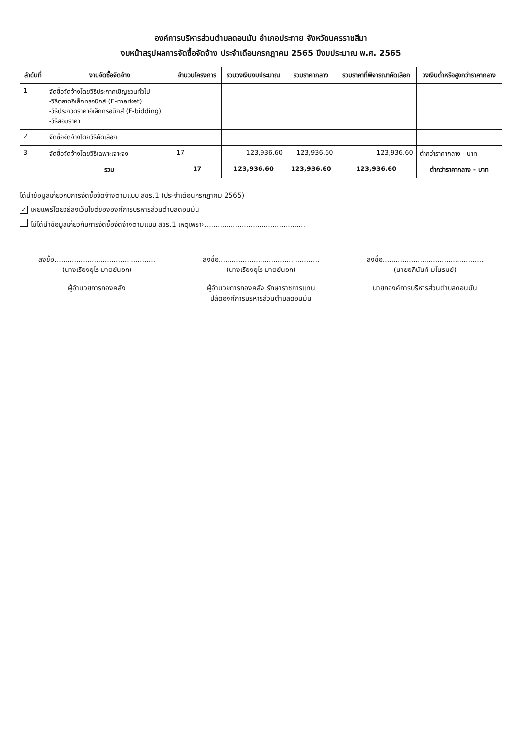องค์การบริหารส่วนตำบลดอนมัน อำเภอประทาย จังหวัดนครราชสีมา
งบหน้าสรุปผลการจัดซื้อจัดจ้าง ประจำเดือนกรกฎาคม 2565 ปีงบประมาณ พ.ศ. 2565
| ลำดับที่ | งานจัดซื้อจัดจ้าง | จำนวนโครงการ | รวมวงเงินงบประมาณ | รวมราคากลาง | รวมราคาที่พิจารณาคัดเลือก | วงเงินต่ำหรือสูงกว่าราคากลาง |
| --- | --- | --- | --- | --- | --- | --- |
| 1 | จัดซื้อจัดจ้างโดยวิธีประกาศเชิญชวนทั่วไป -วิธีตลาดอิเล็กทรอนิกส์ (E-market) -วิธีประกวดราคาอิเล็กทรอนิกส์ (E-bidding) -วิธีสอบราคา | | | | | |
| 2 | จัดซื้อจัดจ้างโดยวิธีคัดเลือก | | | | | |
| 3 | จัดซื้อจัดจ้างโดยวิธีเฉพาะเจาะจง | 17 | 123,936.60 | 123,936.60 | 123,936.60 | ต่ำกว่าราคากลาง - บาท |
| | รวม | 17 | 123,936.60 | 123,936.60 | 123,936.60 | ต่ำกว่าราคากลาง - บาท |
ได้นำข้อมูลเกี่ยวกับการจัดซื้อจัดจ้างตามแบบ สขร.1 (ประจำเดือนกรกฎาคม 2565)
✓ เผยแพร่โดยวิธีลงเว็บไซต์ขององค์การบริหารส่วนตำบลดอนมัน
ไม่ได้นำข้อมูลเกี่ยวกับการจัดซื้อจัดจ้างตามแบบ สขร.1 เหตุเพราะ..............................................
ลงชื่อ..............................................
(นางเรืองอุไร มาตย์นอก)
ผู้อำนวยการกองคลัง
ลงชื่อ..............................................
(นางเรืองอุไร มาตย์นอก)
ผู้อำนวยการกองคลัง รักษาราชการแทน
ปลัดองค์การบริหารส่วนตำบลดอนมัน
ลงชื่อ..............................................
(นายอภินันท์ มโนรมย์)
นายกองค์การบริหารส่วนตำบลดอนมัน